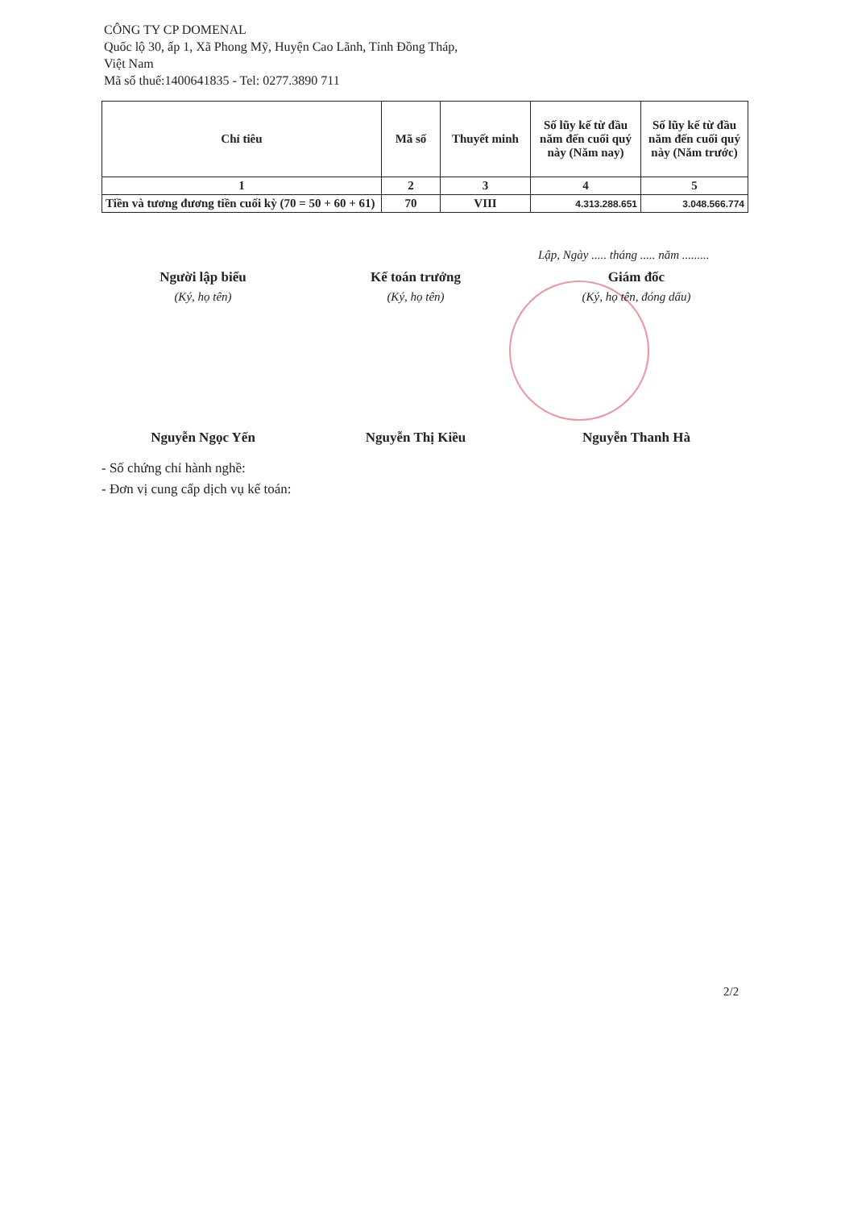CÔNG TY CP DOMENAL
Quốc lộ 30, ấp 1, Xã Phong Mỹ, Huyện Cao Lãnh, Tỉnh Đồng Tháp,
Việt Nam
Mã số thuế:1400641835 - Tel: 0277.3890 711
| Chỉ tiêu | Mã số | Thuyết minh | Số lũy kế từ đầu năm đến cuối quý này (Năm nay) | Số lũy kế từ đầu năm đến cuối quý này (Năm trước) |
| --- | --- | --- | --- | --- |
| 1 | 2 | 3 | 4 | 5 |
| Tiền và tương đương tiền cuối kỳ (70 = 50 + 60 + 61) | 70 | VIII | 4.313.288.651 | 3.048.566.774 |
Lập, Ngày ..... tháng ..... năm .........
Người lập biểu
(Ký, họ tên)
Nguyễn Ngọc Yến
Kế toán trưởng
(Ký, họ tên)
Nguyễn Thị Kiều
Giám đốc
(Ký, họ tên, đóng dấu)
Nguyễn Thanh Hà
- Số chứng chỉ hành nghề:
- Đơn vị cung cấp dịch vụ kế toán:
2/2